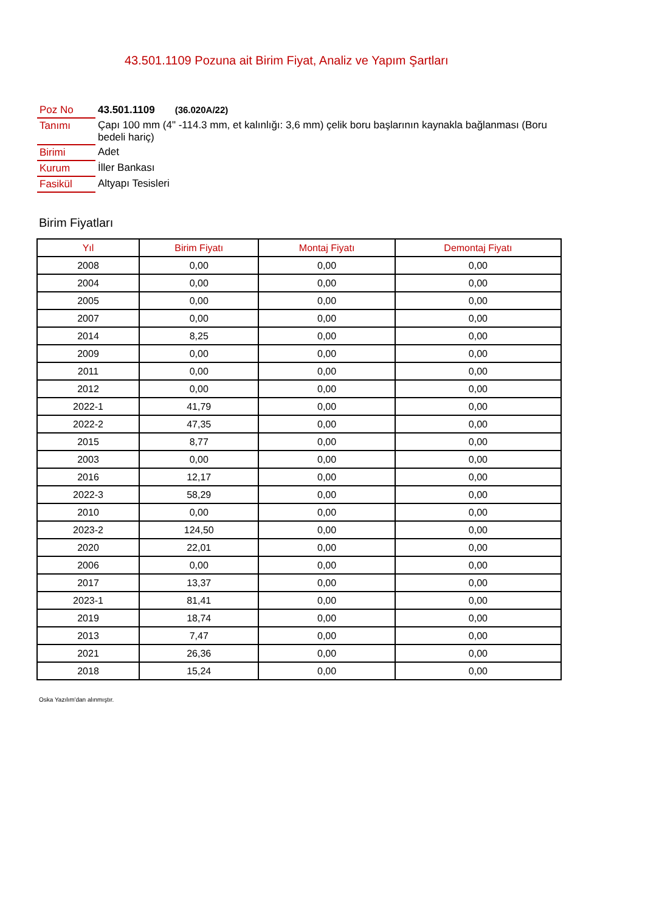43.501.1109 Pozuna ait Birim Fiyat, Analiz ve Yapım Şartları
| Poz No | 43.501.1109 (36.020A/22) |
| Tanımı | Çapı 100 mm (4" -114.3 mm, et kalınlığı: 3,6 mm) çelik boru başlarının kaynakla bağlanması (Boru bedeli hariç) |
| Birimi | Adet |
| Kurum | İller Bankası |
| Fasikül | Altyapı Tesisleri |
Birim Fiyatları
| Yıl | Birim Fiyatı | Montaj Fiyatı | Demontaj Fiyatı |
| --- | --- | --- | --- |
| 2008 | 0,00 | 0,00 | 0,00 |
| 2004 | 0,00 | 0,00 | 0,00 |
| 2005 | 0,00 | 0,00 | 0,00 |
| 2007 | 0,00 | 0,00 | 0,00 |
| 2014 | 8,25 | 0,00 | 0,00 |
| 2009 | 0,00 | 0,00 | 0,00 |
| 2011 | 0,00 | 0,00 | 0,00 |
| 2012 | 0,00 | 0,00 | 0,00 |
| 2022-1 | 41,79 | 0,00 | 0,00 |
| 2022-2 | 47,35 | 0,00 | 0,00 |
| 2015 | 8,77 | 0,00 | 0,00 |
| 2003 | 0,00 | 0,00 | 0,00 |
| 2016 | 12,17 | 0,00 | 0,00 |
| 2022-3 | 58,29 | 0,00 | 0,00 |
| 2010 | 0,00 | 0,00 | 0,00 |
| 2023-2 | 124,50 | 0,00 | 0,00 |
| 2020 | 22,01 | 0,00 | 0,00 |
| 2006 | 0,00 | 0,00 | 0,00 |
| 2017 | 13,37 | 0,00 | 0,00 |
| 2023-1 | 81,41 | 0,00 | 0,00 |
| 2019 | 18,74 | 0,00 | 0,00 |
| 2013 | 7,47 | 0,00 | 0,00 |
| 2021 | 26,36 | 0,00 | 0,00 |
| 2018 | 15,24 | 0,00 | 0,00 |
Oska Yazılım'dan alınmıştır.